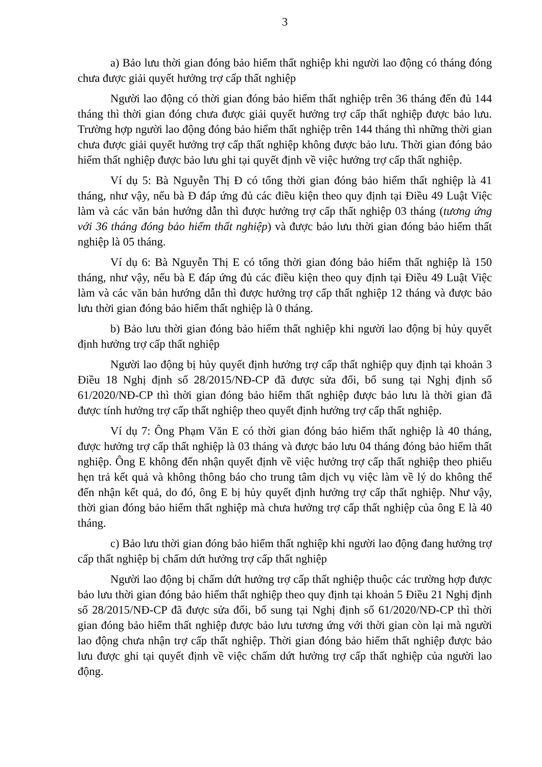3
a) Bảo lưu thời gian đóng bảo hiểm thất nghiệp khi người lao động có tháng đóng chưa được giải quyết hưởng trợ cấp thất nghiệp
Người lao động có thời gian đóng bảo hiểm thất nghiệp trên 36 tháng đến đủ 144 tháng thì thời gian đóng chưa được giải quyết hưởng trợ cấp thất nghiệp được bảo lưu. Trường hợp người lao động đóng bảo hiểm thất nghiệp trên 144 tháng thì những thời gian chưa được giải quyết hưởng trợ cấp thất nghiệp không được bảo lưu. Thời gian đóng bảo hiểm thất nghiệp được bảo lưu ghi tại quyết định về việc hưởng trợ cấp thất nghiệp.
Ví dụ 5: Bà Nguyễn Thị Đ có tổng thời gian đóng bảo hiểm thất nghiệp là 41 tháng, như vậy, nếu bà Đ đáp ứng đủ các điều kiện theo quy định tại Điều 49 Luật Việc làm và các văn bản hướng dẫn thì được hưởng trợ cấp thất nghiệp 03 tháng (tương ứng với 36 tháng đóng bảo hiểm thất nghiệp) và được bảo lưu thời gian đóng bảo hiểm thất nghiệp là 05 tháng.
Ví dụ 6: Bà Nguyễn Thị E có tổng thời gian đóng bảo hiểm thất nghiệp là 150 tháng, như vậy, nếu bà E đáp ứng đủ các điều kiện theo quy định tại Điều 49 Luật Việc làm và các văn bản hướng dẫn thì được hưởng trợ cấp thất nghiệp 12 tháng và được bảo lưu thời gian đóng bảo hiểm thất nghiệp là 0 tháng.
b) Bảo lưu thời gian đóng bảo hiểm thất nghiệp khi người lao động bị hủy quyết định hưởng trợ cấp thất nghiệp
Người lao động bị hủy quyết định hưởng trợ cấp thất nghiệp quy định tại khoản 3 Điều 18 Nghị định số 28/2015/NĐ-CP đã được sửa đổi, bổ sung tại Nghị định số 61/2020/NĐ-CP thì thời gian đóng bảo hiểm thất nghiệp được bảo lưu là thời gian đã được tính hưởng trợ cấp thất nghiệp theo quyết định hưởng trợ cấp thất nghiệp.
Ví dụ 7: Ông Phạm Văn E có thời gian đóng bảo hiểm thất nghiệp là 40 tháng, được hưởng trợ cấp thất nghiệp là 03 tháng và được bảo lưu 04 tháng đóng bảo hiểm thất nghiệp. Ông E không đến nhận quyết định về việc hưởng trợ cấp thất nghiệp theo phiếu hẹn trả kết quả và không thông báo cho trung tâm dịch vụ việc làm về lý do không thể đến nhận kết quả, do đó, ông E bị hủy quyết định hưởng trợ cấp thất nghiệp. Như vậy, thời gian đóng bảo hiểm thất nghiệp mà chưa hưởng trợ cấp thất nghiệp của ông E là 40 tháng.
c) Bảo lưu thời gian đóng bảo hiểm thất nghiệp khi người lao động đang hưởng trợ cấp thất nghiệp bị chấm dứt hưởng trợ cấp thất nghiệp
Người lao động bị chấm dứt hưởng trợ cấp thất nghiệp thuộc các trường hợp được bảo lưu thời gian đóng bảo hiểm thất nghiệp theo quy định tại khoản 5 Điều 21 Nghị định số 28/2015/NĐ-CP đã được sửa đổi, bổ sung tại Nghị định số 61/2020/NĐ-CP thì thời gian đóng bảo hiểm thất nghiệp được bảo lưu tương ứng với thời gian còn lại mà người lao động chưa nhận trợ cấp thất nghiệp. Thời gian đóng bảo hiểm thất nghiệp được bảo lưu được ghi tại quyết định về việc chấm dứt hưởng trợ cấp thất nghiệp của người lao động.